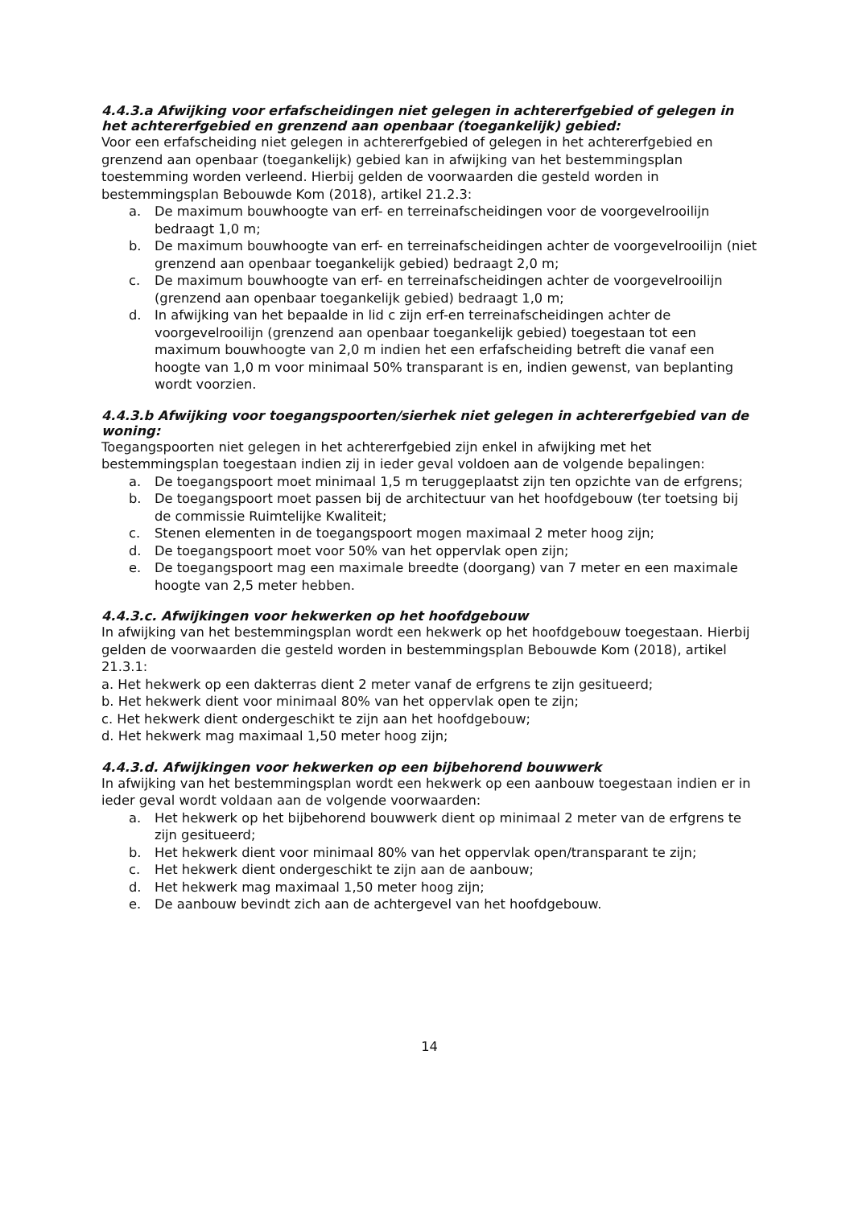4.4.3.a Afwijking voor erfafscheidingen niet gelegen in achtererfgebied of gelegen in het achtererfgebied en grenzend aan openbaar (toegankelijk) gebied:
Voor een erfafscheiding niet gelegen in achtererfgebied of gelegen in het achtererfgebied en grenzend aan openbaar (toegankelijk) gebied kan in afwijking van het bestemmingsplan toestemming worden verleend. Hierbij gelden de voorwaarden die gesteld worden in bestemmingsplan Bebouwde Kom (2018), artikel 21.2.3:
a. De maximum bouwhoogte van erf- en terreinafscheidingen voor de voorgevelrooilijn bedraagt 1,0 m;
b. De maximum bouwhoogte van erf- en terreinafscheidingen achter de voorgevelrooilijn (niet grenzend aan openbaar toegankelijk gebied) bedraagt 2,0 m;
c. De maximum bouwhoogte van erf- en terreinafscheidingen achter de voorgevelrooilijn (grenzend aan openbaar toegankelijk gebied) bedraagt 1,0 m;
d. In afwijking van het bepaalde in lid c zijn erf-en terreinafscheidingen achter de voorgevelrooilijn (grenzend aan openbaar toegankelijk gebied) toegestaan tot een maximum bouwhoogte van 2,0 m indien het een erfafscheiding betreft die vanaf een hoogte van 1,0 m voor minimaal 50% transparant is en, indien gewenst, van beplanting wordt voorzien.
4.4.3.b Afwijking voor toegangspoorten/sierhek niet gelegen in achtererfgebied van de woning:
Toegangspoorten niet gelegen in het achtererfgebied zijn enkel in afwijking met het bestemmingsplan toegestaan indien zij in ieder geval voldoen aan de volgende bepalingen:
a. De toegangspoort moet minimaal 1,5 m teruggeplaatst zijn ten opzichte van de erfgrens;
b. De toegangspoort moet passen bij de architectuur van het hoofdgebouw (ter toetsing bij de commissie Ruimtelijke Kwaliteit;
c. Stenen elementen in de toegangspoort mogen maximaal 2 meter hoog zijn;
d. De toegangspoort moet voor 50% van het oppervlak open zijn;
e. De toegangspoort mag een maximale breedte (doorgang) van 7 meter en een maximale hoogte van 2,5 meter hebben.
4.4.3.c. Afwijkingen voor hekwerken op het hoofdgebouw
In afwijking van het bestemmingsplan wordt een hekwerk op het hoofdgebouw toegestaan. Hierbij gelden de voorwaarden die gesteld worden in bestemmingsplan Bebouwde Kom (2018), artikel 21.3.1:
a. Het hekwerk op een dakterras dient 2 meter vanaf de erfgrens te zijn gesitueerd;
b. Het hekwerk dient voor minimaal 80% van het oppervlak open te zijn;
c. Het hekwerk dient ondergeschikt te zijn aan het hoofdgebouw;
d. Het hekwerk mag maximaal 1,50 meter hoog zijn;
4.4.3.d. Afwijkingen voor hekwerken op een bijbehorend bouwwerk
In afwijking van het bestemmingsplan wordt een hekwerk op een aanbouw toegestaan indien er in ieder geval wordt voldaan aan de volgende voorwaarden:
a. Het hekwerk op het bijbehorend bouwwerk dient op minimaal 2 meter van de erfgrens te zijn gesitueerd;
b. Het hekwerk dient voor minimaal 80% van het oppervlak open/transparant te zijn;
c. Het hekwerk dient ondergeschikt te zijn aan de aanbouw;
d. Het hekwerk mag maximaal 1,50 meter hoog zijn;
e. De aanbouw bevindt zich aan de achtergevel van het hoofdgebouw.
14